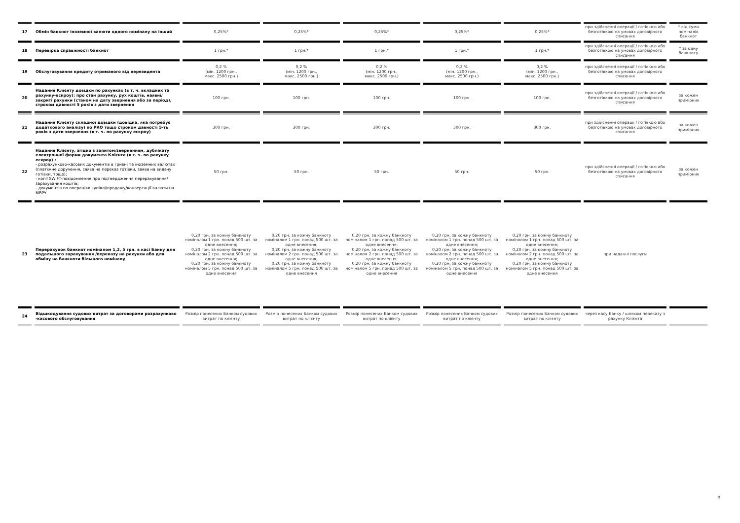| 17 | Обмін банкнот іноземної валюти одного номіналу на інший | 0,25%* | 0,25%* | 0,25%* | 0,25%* | 0,25%* | при здійсненні операції / готівкою або безготівкою на умовах договірного списання | * від суми номіналів банкнот |
| 18 | Перевірка справжності банкнот | 1 грн.* | 1 грн.* | 1 грн.* | 1 грн.* | 1 грн.* | при здійсненні операції / готівкою або безготівкою на умовах договірного списання | * за одну банкноту |
| 19 | Обслуговування кредиту отриманого від нерезидента | 0,2 % (мін. 1200 грн., макс. 2500 грн.) | 0,2 % (мін. 1200 грн., макс. 2500 грн.) | 0,2 % (мін. 1200 грн., макс. 2500 грн.) | 0,2 % (мін. 1200 грн., макс. 2500 грн.) | 0,2 % (мін. 1200 грн., макс. 2500 грн.) | при здійсненні операції / готівкою або безготівкою на умовах договірного списання | |
| 20 | Надання Клієнту довідки по рахунках (в т. ч. вкладних та рахунку-ескроу): про стан рахунку, рух коштів, наявні/закриті рахунки (станом на дату звернення або за період), строком давності 5 років з дати звернення | 100 грн. | 100 грн. | 100 грн. | 100 грн. | 100 грн. | при здійсненні операції / готівкою або безготівкою на умовах договірного списання | за кожен примірник |
| 21 | Надання Клієнту складної довідки (довідка, яка потребує додаткового аналізу) по РКО тощо строком давності 5-ть років з дати звернення (в т. ч. по рахунку ескроу) | 300 грн. | 300 грн. | 300 грн. | 300 грн. | 300 грн. | при здійсненні операції / готівкою або безготівкою на умовах договірного списання | за кожен примірник |
| 22 | Надання Клієнту, згідно з запитом/зверненням, дублікату електронної форми документа Клієнта (в т. ч. по рахунку ескроу) : - розрахунково-касових документів в гривні та іноземних валютах (платіжне доручення, заява на переказ готівки, заява на видачу готівки, тощо); - копії SWIFT-повідомлення про підтвердження перерахування/зарахування коштів; - документів по операціях купівлі/продажу/конвертації валюти на МВРУ. | 50 грн. | 50 грн. | 50 грн. | 50 грн. | 50 грн. | при здійсненні операції / готівкою або безготівкою на умовах договірного списання | за кожен примірник |
| 23 | Перерахунок банкнот номіналом 1,2, 5 грн. в касі Банку для подальшого зарахування /переказу на рахунки або для обміну на банкноти більшого номіналу | 0,20 грн. за кожну банкноту номіналом 1 грн. понад 500 шт. за одне внесення; 0,20 грн. за кожну банкноту номіналом 2 грн. понад 500 шт. за одне внесення; 0,20 грн. за кожну банкноту номіналом 5 грн. понад 500 шт. за одне внесення | 0,20 грн. за кожну банкноту номіналом 1 грн. понад 500 шт. за одне внесення; 0,20 грн. за кожну банкноту номіналом 2 грн. понад 500 шт. за одне внесення; 0,20 грн. за кожну банкноту номіналом 5 грн. понад 500 шт. за одне внесення | 0,20 грн. за кожну банкноту номіналом 1 грн. понад 500 шт. за одне внесення; 0,20 грн. за кожну банкноту номіналом 2 грн. понад 500 шт. за одне внесення; 0,20 грн. за кожну банкноту номіналом 5 грн. понад 500 шт. за одне внесення | 0,20 грн. за кожну банкноту номіналом 1 грн. понад 500 шт. за одне внесення; 0,20 грн. за кожну банкноту номіналом 2 грн. понад 500 шт. за одне внесення; 0,20 грн. за кожну банкноту номіналом 5 грн. понад 500 шт. за одне внесення | 0,20 грн. за кожну банкноту номіналом 1 грн. понад 500 шт. за одне внесення; 0,20 грн. за кожну банкноту номіналом 2 грн. понад 500 шт. за одне внесення; 0,20 грн. за кожну банкноту номіналом 5 грн. понад 500 шт. за одне внесення | при наданні послуги | |
| 24 | Відшкодування судових витрат за договорами розрахунково -касового обслуговування | Розмір понесених Банком судових витрат по клієнту | Розмір понесених Банком судових витрат по клієнту | Розмір понесених Банком судових витрат по клієнту | Розмір понесених Банком судових витрат по клієнту | Розмір понесених Банком судових витрат по клієнту | через касу Банку / шляхом переказу з рахунку Клієнта | |
8